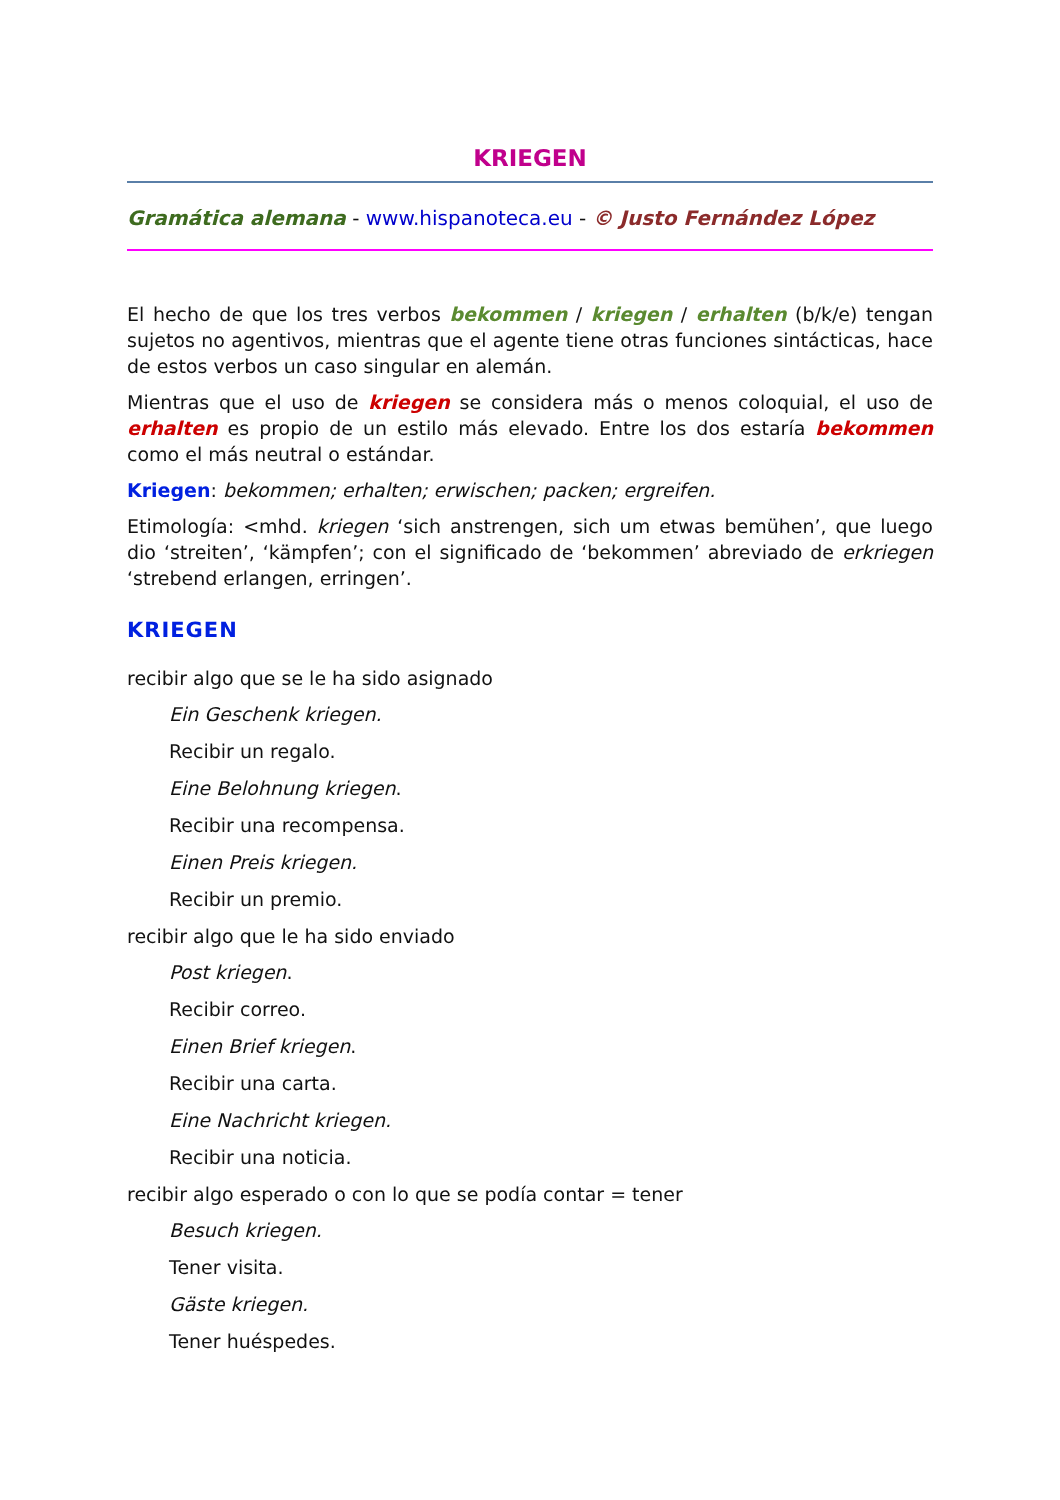KRIEGEN
Gramática alemana - www.hispanoteca.eu - © Justo Fernández López
El hecho de que los tres verbos bekommen / kriegen / erhalten (b/k/e) tengan sujetos no agentivos, mientras que el agente tiene otras funciones sintácticas, hace de estos verbos un caso singular en alemán.
Mientras que el uso de kriegen se considera más o menos coloquial, el uso de erhalten es propio de un estilo más elevado. Entre los dos estaría bekommen como el más neutral o estándar.
Kriegen: bekommen; erhalten; erwischen; packen; ergreifen.
Etimología: <mhd. kriegen ‘sich anstrengen, sich um etwas bemühen’, que luego dio ‘streiten’, ‘kämpfen’; con el significado de ‘bekommen’ abreviado de erkriegen ‘strebend erlangen, erringen’.
KRIEGEN
recibir algo que se le ha sido asignado
Ein Geschenk kriegen.
Recibir un regalo.
Eine Belohnung kriegen.
Recibir una recompensa.
Einen Preis kriegen.
Recibir un premio.
recibir algo que le ha sido enviado
Post kriegen.
Recibir correo.
Einen Brief kriegen.
Recibir una carta.
Eine Nachricht kriegen.
Recibir una noticia.
recibir algo esperado o con lo que se podía contar = tener
Besuch kriegen.
Tener visita.
Gäste kriegen.
Tener huéspedes.